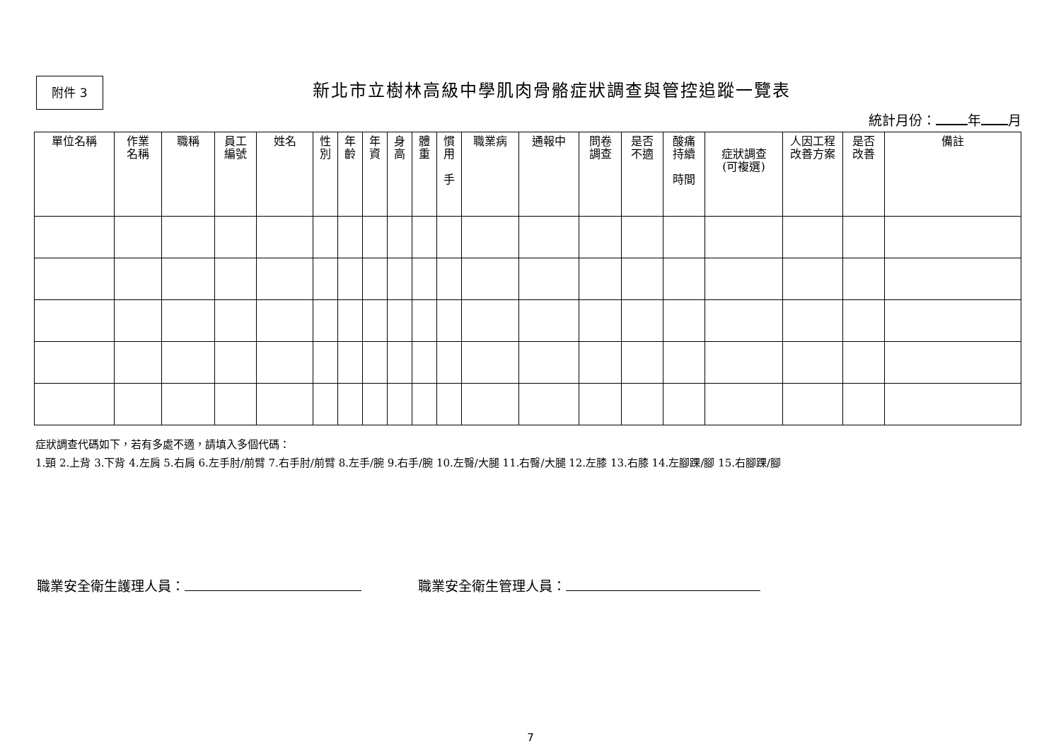附件 3
新北市立樹林高級中學肌肉骨骼症狀調查與管控追蹤一覽表
統計月份： 年 月
| 單位名稱 | 作業 名稱 | 職稱 | 員工 編號 | 姓名 | 性 別 | 年 齡 | 年 資 | 身 高 | 體 重 | 慣 用 手 | 職業病 | 通報中 | 問卷 調查 | 是否 不適 | 酸痛 持續 時間 | 症狀調查 (可複選) | 人因工程 改善方案 | 是否 改善 | 備註 |
| --- | --- | --- | --- | --- | --- | --- | --- | --- | --- | --- | --- | --- | --- | --- | --- | --- | --- | --- | --- |
症狀調查代碼如下，若有多處不適，請填入多個代碼：
1.頸 2.上背 3.下背 4.左肩 5.右肩 6.左手肘/前臂 7.右手肘/前臂 8.左手/腕 9.右手/腕 10.左臀/大腿 11.右臀/大腿 12.左膝 13.右膝 14.左腳踝/腳 15.右腳踝/腳
職業安全衛生護理人員： 職業安全衛生管理人員：
7